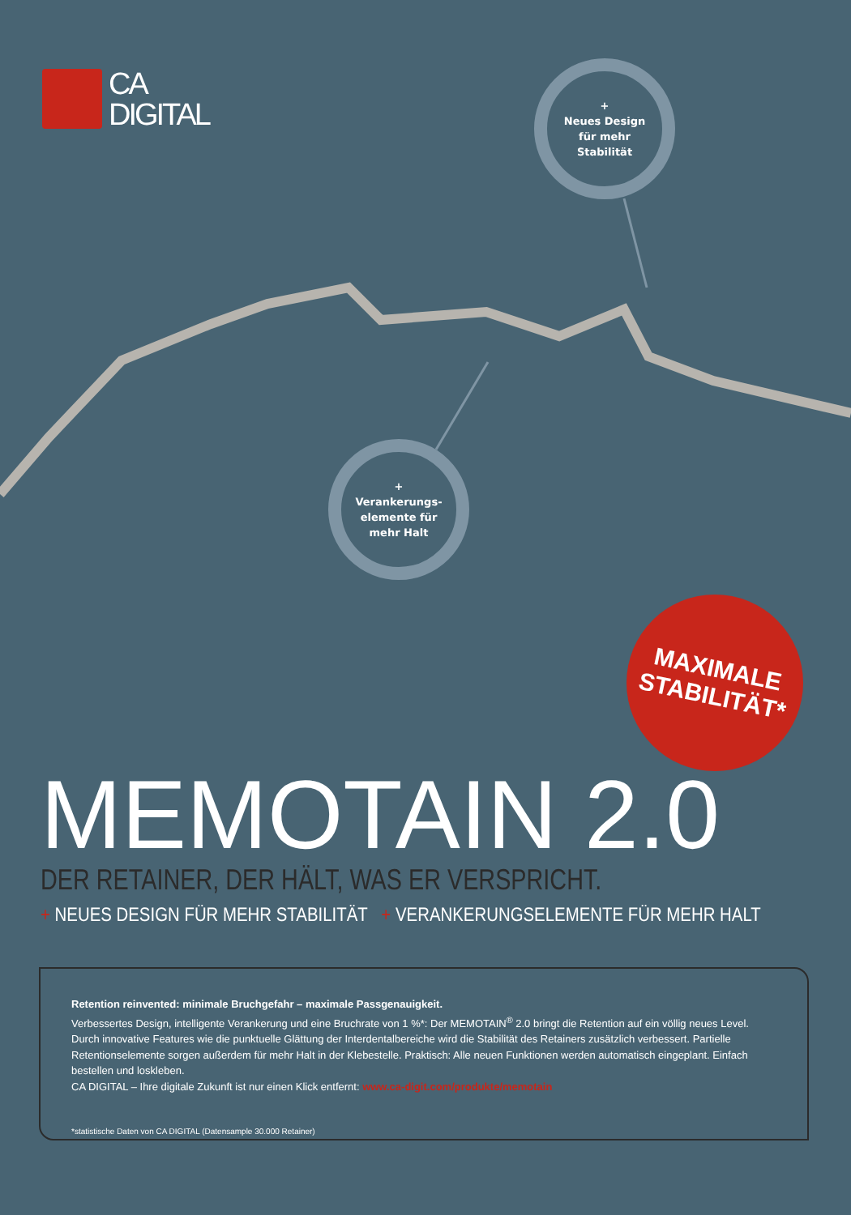CA
DIGITAL
+
Neues Design
für mehr
Stabilität
+
Verankerungs-
elemente für
mehr Halt
MAXIMALE
STABILITÄT*
MEMOTAIN 2.0
DER RETAINER, DER HÄLT, WAS ER VERSPRICHT.
+ NEUES DESIGN FÜR MEHR STABILITÄT + VERANKERUNGSELEMENTE FÜR MEHR HALT
Retention reinvented: minimale Bruchgefahr – maximale Passgenauigkeit.
Verbessertes Design, intelligente Verankerung und eine Bruchrate von 1 %*: Der MEMOTAIN<sup>®</sup> 2.0 bringt die Retention auf ein völlig neues Level. Durch innovative Features wie die punktuelle Glättung der Interdentalbereiche wird die Stabilität des Retainers zusätzlich verbessert. Partielle Retentionselemente sorgen außerdem für mehr Halt in der Klebestelle. Praktisch: Alle neuen Funktionen werden automatisch eingeplant. Ein­fach bestellen und loskleben.
CA DIGITAL – Ihre digitale Zukunft ist nur einen Klick entfernt: www.ca-digit.com/produkte/memotain
*statistische Daten von CA DIGITAL (Datensample 30.000 Retainer)